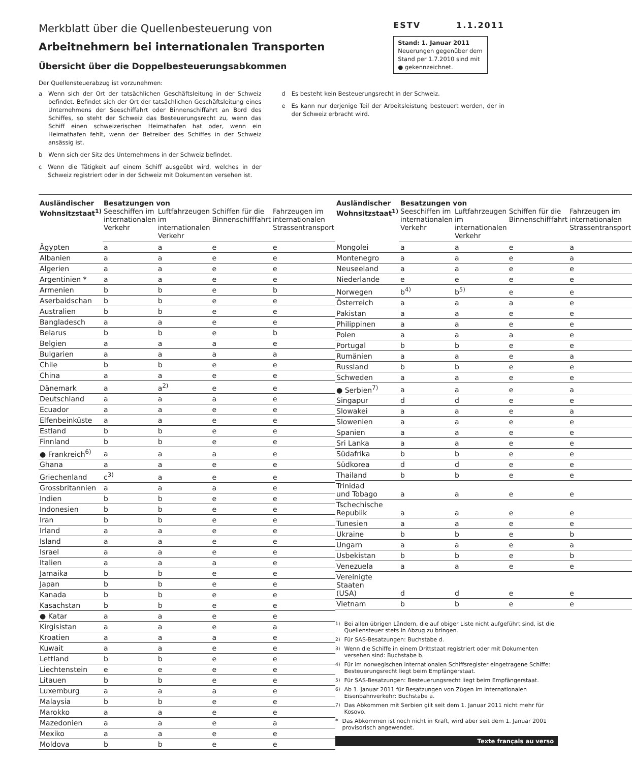Merkblatt über die Quellenbesteuerung von
Arbeitnehmern bei internationalen Transporten
Übersicht über die Doppelbesteuerungsabkommen
ESTV 1.1.2011
Stand: 1. Januar 2011
Neuerungen gegenüber dem Stand per 1.7.2010 sind mit ● gekennzeichnet.
Der Quellensteuerabzug ist vorzunehmen:
a Wenn sich der Ort der tatsächlichen Geschäftsleitung in der Schweiz befindet. Befindet sich der Ort der tatsächlichen Geschäftsleitung eines Unternehmens der Seeschiffahrt oder Binnenschiffahrt an Bord des Schiffes, so steht der Schweiz das Besteuerungsrecht zu, wenn das Schiff einen schweizerischen Heimathafen hat oder, wenn ein Heimathafen fehlt, wenn der Betreiber des Schiffes in der Schweiz ansässig ist.
b Wenn sich der Sitz des Unternehmens in der Schweiz befindet.
c Wenn die Tätigkeit auf einem Schiff ausgeübt wird, welches in der Schweiz registriert oder in der Schweiz mit Dokumenten versehen ist.
d Es besteht kein Besteuerungsrecht in der Schweiz.
e Es kann nur derjenige Teil der Arbeitsleistung besteuert werden, der in der Schweiz erbracht wird.
| Ausländischer Wohnsitzstaat<sup>1)</sup> | Besatzungen von | | | |
| --- | --- | --- | --- | --- |
| | Seeschiffen im internationalen Verkehr | Luftfahrzeugen im internationalen Verkehr | Schiffen für die Binnenschifffahrt | Fahrzeugen im internationalen Strassentransport |
| Ägypten | a | a | e | e |
| Albanien | a | a | e | e |
| Algerien | a | a | e | e |
| Argentinien * | a | a | e | e |
| Armenien | b | b | e | b |
| Aserbaidschan | b | b | e | e |
| Australien | b | b | e | e |
| Bangladesch | a | a | e | e |
| Belarus | b | b | e | b |
| Belgien | a | a | a | e |
| Bulgarien | a | a | a | a |
| Chile | b | b | e | e |
| China | a | a | e | e |
| Dänemark | a | a<sup>2)</sup> | e | e |
| Deutschland | a | a | a | e |
| Ecuador | a | a | e | e |
| Elfenbeinküste | a | a | e | e |
| Estland | b | b | e | e |
| Finnland | b | b | e | e |
| ● Frankreich<sup>6)</sup> | a | a | a | e |
| Ghana | a | a | e | e |
| Griechenland | c<sup>3)</sup> | a | e | e |
| Grossbritannien | a | a | a | e |
| Indien | b | b | e | e |
| Indonesien | b | b | e | e |
| Iran | b | b | e | e |
| Irland | a | a | e | e |
| Island | a | a | e | e |
| Israel | a | a | e | e |
| Italien | a | a | a | e |
| Jamaika | b | b | e | e |
| Japan | b | b | e | e |
| Kanada | b | b | e | e |
| Kasachstan | b | b | e | e |
| ● Katar | a | a | e | e |
| Kirgisistan | a | a | e | a |
| Kroatien | a | a | a | e |
| Kuwait | a | a | e | e |
| Lettland | b | b | e | e |
| Liechtenstein | e | e | e | e |
| Litauen | b | b | e | e |
| Luxemburg | a | a | a | e |
| Malaysia | b | b | e | e |
| Marokko | a | a | e | e |
| Mazedonien | a | a | e | a |
| Mexiko | a | a | e | e |
| Moldova | b | b | e | e |
| Ausländischer Wohnsitzstaat<sup>1)</sup> | Besatzungen von | | | |
| --- | --- | --- | --- | --- |
| | Seeschiffen im internationalen Verkehr | Luftfahrzeugen im internationalen Verkehr | Schiffen für die Binnenschifffahrt | Fahrzeugen im internationalen Strassentransport |
| Mongolei | a | a | e | a |
| Montenegro | a | a | e | a |
| Neuseeland | a | a | e | e |
| Niederlande | e | e | e | e |
| Norwegen | b<sup>4)</sup> | b<sup>5)</sup> | e | e |
| Österreich | a | a | a | e |
| Pakistan | a | a | e | e |
| Philippinen | a | a | e | e |
| Polen | a | a | a | e |
| Portugal | b | b | e | e |
| Rumänien | a | a | e | a |
| Russland | b | b | e | e |
| Schweden | a | a | e | e |
| ● Serbien<sup>7)</sup> | a | a | e | a |
| Singapur | d | d | e | e |
| Slowakei | a | a | e | a |
| Slowenien | a | a | e | e |
| Spanien | a | a | e | e |
| Sri Lanka | a | a | e | e |
| Südafrika | b | b | e | e |
| Südkorea | d | d | e | e |
| Thailand | b | b | e | e |
| Trinidad und Tobago | a | a | e | e |
| Tschechische Republik | a | a | e | e |
| Tunesien | a | a | e | e |
| Ukraine | b | b | e | b |
| Ungarn | a | a | e | a |
| Usbekistan | b | b | e | b |
| Venezuela | a | a | e | e |
| Vereinigte Staaten (USA) | d | d | e | e |
| Vietnam | b | b | e | e |
<sup>1)</sup> Bei allen übrigen Ländern, die auf obiger Liste nicht aufgeführt sind, ist die Quellensteuer stets in Abzug zu bringen.
<sup>2)</sup> Für SAS-Besatzungen: Buchstabe d.
<sup>3)</sup> Wenn die Schiffe in einem Drittstaat registriert oder mit Dokumenten versehen sind: Buchstabe b.
<sup>4)</sup> Für im norwegischen internationalen Schiffsregister eingetragene Schiffe: Besteuerungsrecht liegt beim Empfängerstaat.
<sup>5)</sup> Für SAS-Besatzungen: Besteuerungsrecht liegt beim Empfängerstaat.
<sup>6)</sup> Ab 1. Januar 2011 für Besatzungen von Zügen im internationalen Eisenbahnverkehr: Buchstabe a.
<sup>7)</sup> Das Abkommen mit Serbien gilt seit dem 1. Januar 2011 nicht mehr für Kosovo.
* Das Abkommen ist noch nicht in Kraft, wird aber seit dem 1. Januar 2001 provisorisch angewendet.
Texte français au verso